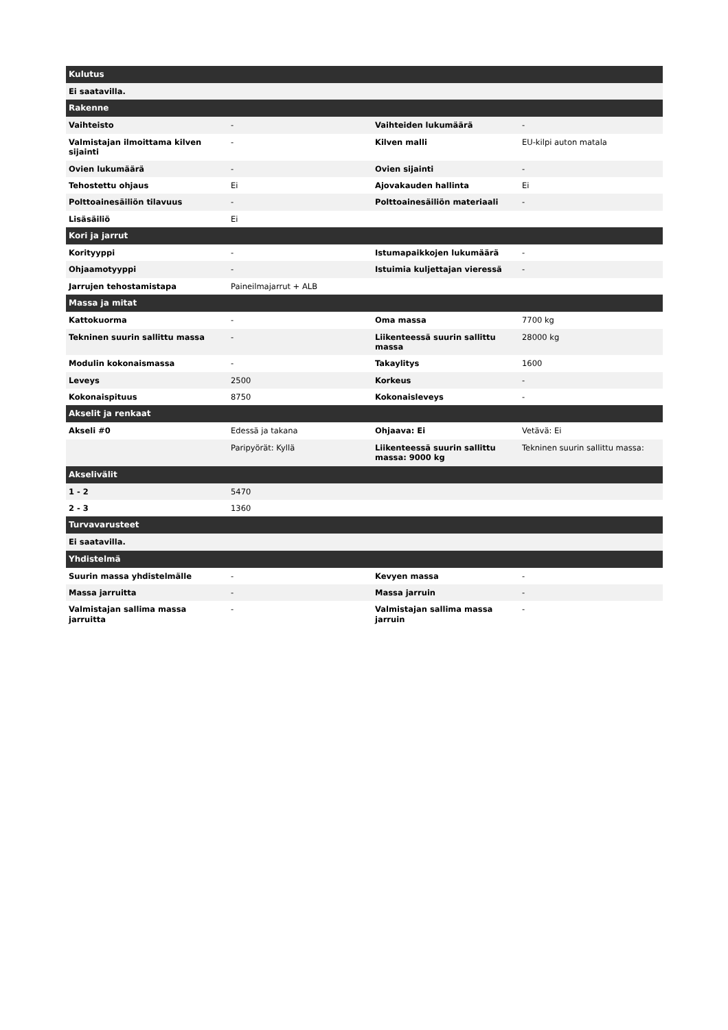| Kulutus | | | |
| --- | --- | --- | --- |
| Ei saatavilla. | | | |
| Rakenne | | | |
| Vaihteisto | - | Vaihteiden lukumäärä | - |
| Valmistajan ilmoittama kilven sijainti | - | Kilven malli | EU-kilpi auton matala |
| Ovien lukumäärä | - | Ovien sijainti | - |
| Tehostettu ohjaus | Ei | Ajovakauden hallinta | Ei |
| Polttoainesäiliön tilavuus | - | Polttoainesäiliön materiaali | - |
| Lisäsäiliö | Ei | | |
| Kori ja jarrut | | | |
| Korityyppi | - | Istumapaikkojen lukumäärä | - |
| Ohjaamotyyppi | - | Istuimia kuljettajan vieressä | - |
| Jarrujen tehostamistapa | Paineilmajarrut + ALB | | |
| Massa ja mitat | | | |
| Kattokuorma | - | Oma massa | 7700 kg |
| Tekninen suurin sallittu massa | - | Liikenteessä suurin sallittu massa | 28000 kg |
| Modulin kokonaismassa | - | Takaylitys | 1600 |
| Leveys | 2500 | Korkeus | - |
| Kokonaispituus | 8750 | Kokonaisleveys | - |
| Akselit ja renkaat | | | |
| Akseli #0 | Edessä ja takana | Ohjaava: Ei | Vetävä: Ei |
| | Paripyörät: Kyllä | Liikenteessä suurin sallittu massa: 9000 kg | Tekninen suurin sallittu massa: |
| Akselivälit | | | |
| 1 - 2 | 5470 | | |
| 2 - 3 | 1360 | | |
| Turvavarusteet | | | |
| Ei saatavilla. | | | |
| Yhdistelmä | | | |
| Suurin massa yhdistelmälle | - | Kevyen massa | - |
| Massa jarruitta | - | Massa jarruin | - |
| Valmistajan sallima massa jarruitta | - | Valmistajan sallima massa jarruin | - |